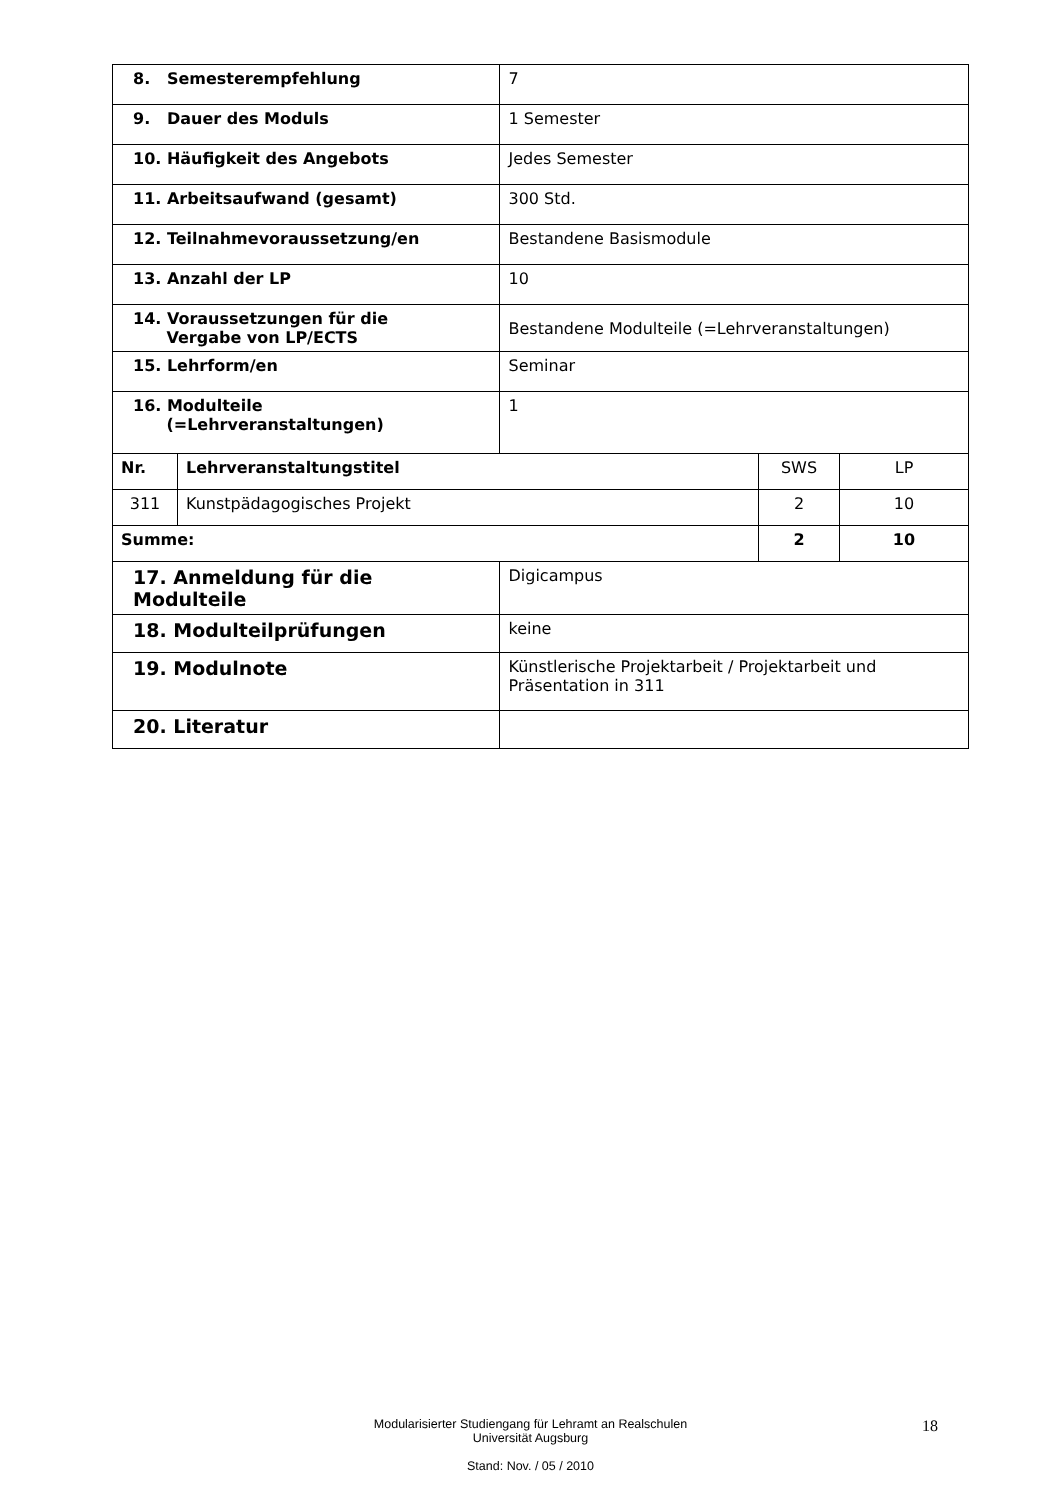| 8. Semesterempfehlung | | 7 | | |
| 9. Dauer des Moduls | | 1 Semester | | |
| 10. Häufigkeit des Angebots | | Jedes Semester | | |
| 11. Arbeitsaufwand (gesamt) | | 300 Std. | | |
| 12. Teilnahmevoraussetzung/en | | Bestandene Basismodule | | |
| 13. Anzahl der LP | | 10 | | |
| 14. Voraussetzungen für die Vergabe von LP/ECTS | | Bestandene Modulteile (=Lehrveranstaltungen) | | |
| 15. Lehrform/en | | Seminar | | |
| 16. Modulteile (=Lehrveranstaltungen) | | 1 | | |
| Nr. | Lehrveranstaltungstitel | | SWS | LP |
| 311 | Kunstpädagogisches Projekt | | 2 | 10 |
| Summe: | | | 2 | 10 |
| 17. Anmeldung für die Modulteile | | Digicampus | | |
| 18. Modulteilprüfungen | | keine | | |
| 19. Modulnote | | Künstlerische Projektarbeit / Projektarbeit und Präsentation in 311 | | |
| 20. Literatur | | | | |
18
Modularisierter Studiengang für Lehramt an Realschulen
Universität Augsburg
Stand: Nov. / 05 / 2010